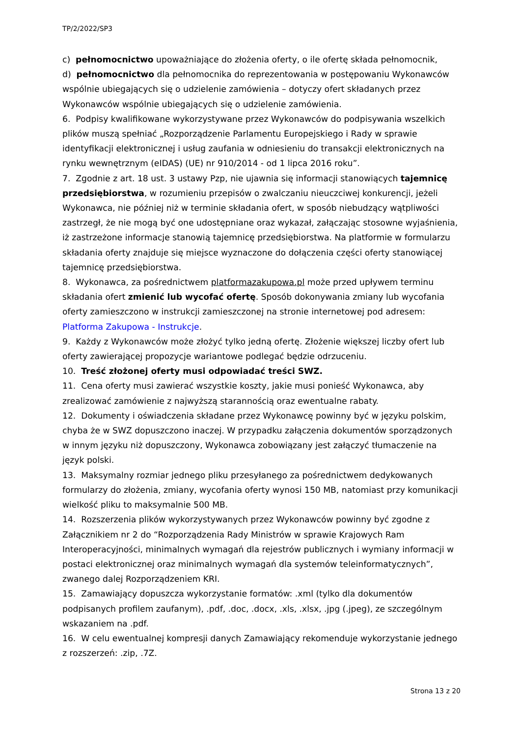TP/2/2022/SP3
c) pełnomocnictwo upoważniające do złożenia oferty, o ile ofertę składa pełnomocnik,
d) pełnomocnictwo dla pełnomocnika do reprezentowania w postępowaniu Wykonawców wspólnie ubiegających się o udzielenie zamówienia – dotyczy ofert składanych przez Wykonawców wspólnie ubiegających się o udzielenie zamówienia.
6. Podpisy kwalifikowane wykorzystywane przez Wykonawców do podpisywania wszelkich plików muszą spełniać „Rozporządzenie Parlamentu Europejskiego i Rady w sprawie identyfikacji elektronicznej i usług zaufania w odniesieniu do transakcji elektronicznych na rynku wewnętrznym (eIDAS) (UE) nr 910/2014 - od 1 lipca 2016 roku”.
7. Zgodnie z art. 18 ust. 3 ustawy Pzp, nie ujawnia się informacji stanowiących tajemnicę przedsiębiorstwa, w rozumieniu przepisów o zwalczaniu nieuczciwej konkurencji, jeżeli Wykonawca, nie później niż w terminie składania ofert, w sposób niebudzący wątpliwości zastrzegł, że nie mogą być one udostępniane oraz wykazał, załączając stosowne wyjaśnienia, iż zastrzeżone informacje stanowią tajemnicę przedsiębiorstwa. Na platformie w formularzu składania oferty znajduje się miejsce wyznaczone do dołączenia części oferty stanowiącej tajemnicę przedsiębiorstwa.
8. Wykonawca, za pośrednictwem platformazakupowa.pl może przed upływem terminu składania ofert zmienić lub wycofać ofertę. Sposób dokonywania zmiany lub wycofania oferty zamieszczono w instrukcji zamieszczonej na stronie internetowej pod adresem: Platforma Zakupowa - Instrukcje.
9. Każdy z Wykonawców może złożyć tylko jedną ofertę. Złożenie większej liczby ofert lub oferty zawierającej propozycje wariantowe podlegać będzie odrzuceniu.
10. Treść złożonej oferty musi odpowiadać treści SWZ.
11. Cena oferty musi zawierać wszystkie koszty, jakie musi ponieść Wykonawca, aby zrealizować zamówienie z najwyższą starannością oraz ewentualne rabaty.
12. Dokumenty i oświadczenia składane przez Wykonawcę powinny być w języku polskim, chyba że w SWZ dopuszczono inaczej. W przypadku załączenia dokumentów sporządzonych w innym języku niż dopuszczony, Wykonawca zobowiązany jest załączyć tłumaczenie na język polski.
13. Maksymalny rozmiar jednego pliku przesyłanego za pośrednictwem dedykowanych formularzy do złożenia, zmiany, wycofania oferty wynosi 150 MB, natomiast przy komunikacji wielkość pliku to maksymalnie 500 MB.
14. Rozszerzenia plików wykorzystywanych przez Wykonawców powinny być zgodne z Załącznikiem nr 2 do “Rozporządzenia Rady Ministrów w sprawie Krajowych Ram Interoperacyjności, minimalnych wymagań dla rejestrów publicznych i wymiany informacji w postaci elektronicznej oraz minimalnych wymagań dla systemów teleinformatycznych”, zwanego dalej Rozporządzeniem KRI.
15. Zamawiający dopuszcza wykorzystanie formatów: .xml (tylko dla dokumentów podpisanych profilem zaufanym), .pdf, .doc, .docx, .xls, .xlsx, .jpg (.jpeg), ze szczególnym wskazaniem na .pdf.
16. W celu ewentualnej kompresji danych Zamawiający rekomenduje wykorzystanie jednego z rozszerzeń: .zip, .7Z.
Strona 13 z 20